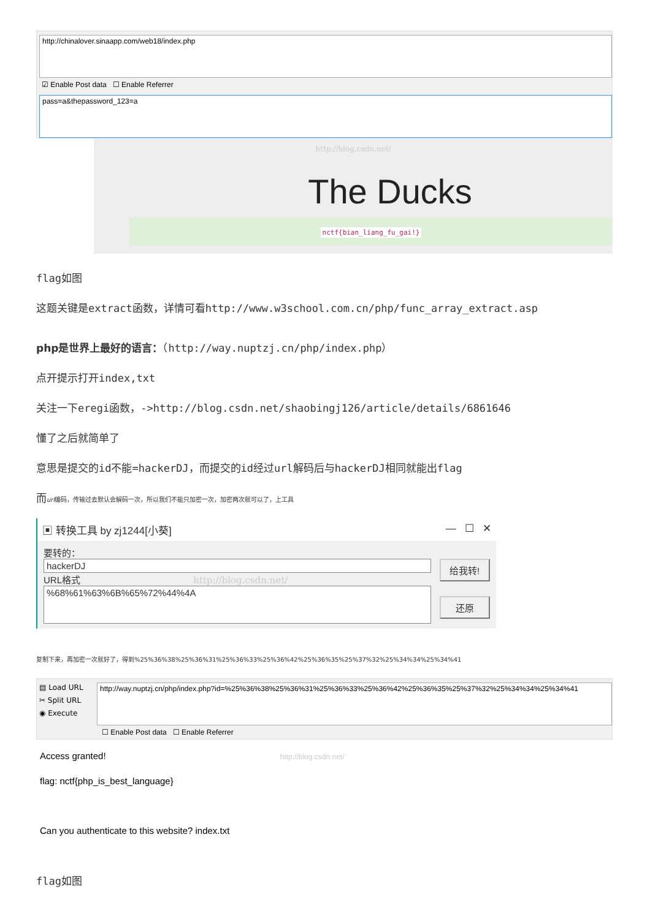http://chinalover.sinaapp.com/web18/index.php
☑ Enable Post data ☐ Enable Referrer
pass=a&thepassword_123=a
http://blog.csdn.net/
The Ducks
nctf{bian_liang_fu_gai!}
flag如图
这题关键是extract函数，详情可看http://www.w3school.com.cn/php/func_array_extract.asp
php是世界上最好的语言：（http://way.nuptzj.cn/php/index.php）
点开提示打开index,txt
关注一下eregi函数，->http://blog.csdn.net/shaobingj126/article/details/6861646
懂了之后就简单了
意思是提交的id不能=hackerDJ，而提交的id经过url解码后与hackerDJ相同就能出flag
而url编码，传输过去默认会解码一次，所以我们不能只加密一次，加密两次就可以了，上工具
▣ 转换工具 by zj1244[小葵] — ☐ ✕
要转的：
hackerDJ
URL格式 http://blog.csdn.net/
%68%61%63%6B%65%72%44%4A
给我转!
还原
复制下来，再加密一次就好了，得到%25%36%38%25%36%31%25%36%33%25%36%42%25%36%35%25%37%32%25%34%34%25%34%41
▤ Load URL
✂ Split URL
◉ Execute
http://way.nuptzj.cn/php/index.php?id=%25%36%38%25%36%31%25%36%33%25%36%42%25%36%35%25%37%32%25%34%34%25%34%41
☐ Enable Post data ☐ Enable Referrer
Access granted! http://blog.csdn.net/
flag: nctf{php_is_best_language}
Can you authenticate to this website? index.txt
flag如图